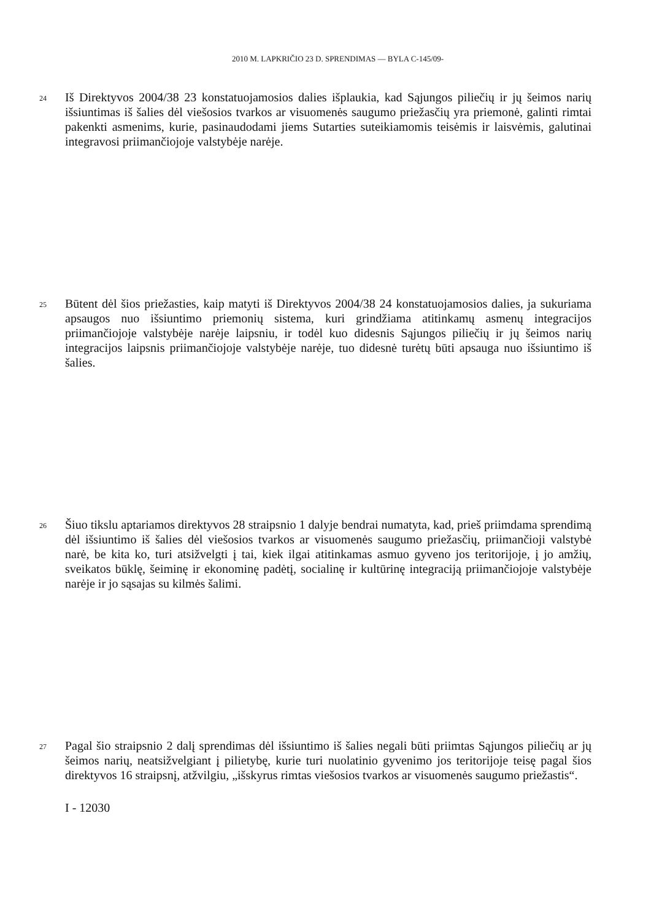2010 M. LAPKRIČIO 23 D. SPRENDIMAS — BYLA C-145/09-
24
Iš Direktyvos 2004/38 23 konstatuojamosios dalies išplaukia, kad Sąjungos piliečių ir jų šeimos narių išsiuntimas iš šalies dėl viešosios tvarkos ar visuomenės saugumo priežasčių yra priemonė, galinti rimtai pakenkti asmenims, kurie, pasinaudodami jiems Sutarties suteikiamomis teisėmis ir laisvėmis, galutinai integravosi priimančiojoje valstybėje narėje.
25
Būtent dėl šios priežasties, kaip matyti iš Direktyvos 2004/38 24 konstatuojamosios dalies, ja sukuriama apsaugos nuo išsiuntimo priemonių sistema, kuri grindžiama atitinkamų asmenų integracijos priimančiojoje valstybėje narėje laipsniu, ir todėl kuo didesnis Sąjungos piliečių ir jų šeimos narių integracijos laipsnis priimančiojoje valstybėje narėje, tuo didesnė turėtų būti apsauga nuo išsiuntimo iš šalies.
26
Šiuo tikslu aptariamos direktyvos 28 straipsnio 1 dalyje bendrai numatyta, kad, prieš priimdama sprendimą dėl išsiuntimo iš šalies dėl viešosios tvarkos ar visuomenės saugumo priežasčių, priimančioji valstybė narė, be kita ko, turi atsižvelgti į tai, kiek ilgai atitinkamas asmuo gyveno jos teritorijoje, į jo amžių, sveikatos būklę, šeiminę ir ekonominę padėtį, socialinę ir kultūrinę integraciją priimančiojoje valstybėje narėje ir jo sąsajas su kilmės šalimi.
27
Pagal šio straipsnio 2 dalį sprendimas dėl išsiuntimo iš šalies negali būti priimtas Sąjungos piliečių ar jų šeimos narių, neatsižvelgiant į pilietybę, kurie turi nuolatinio gyvenimo jos teritorijoje teisę pagal šios direktyvos 16 straipsnį, atžvilgiu, „išskyrus rimtas viešosios tvarkos ar visuomenės saugumo priežastis“.
I - 12030